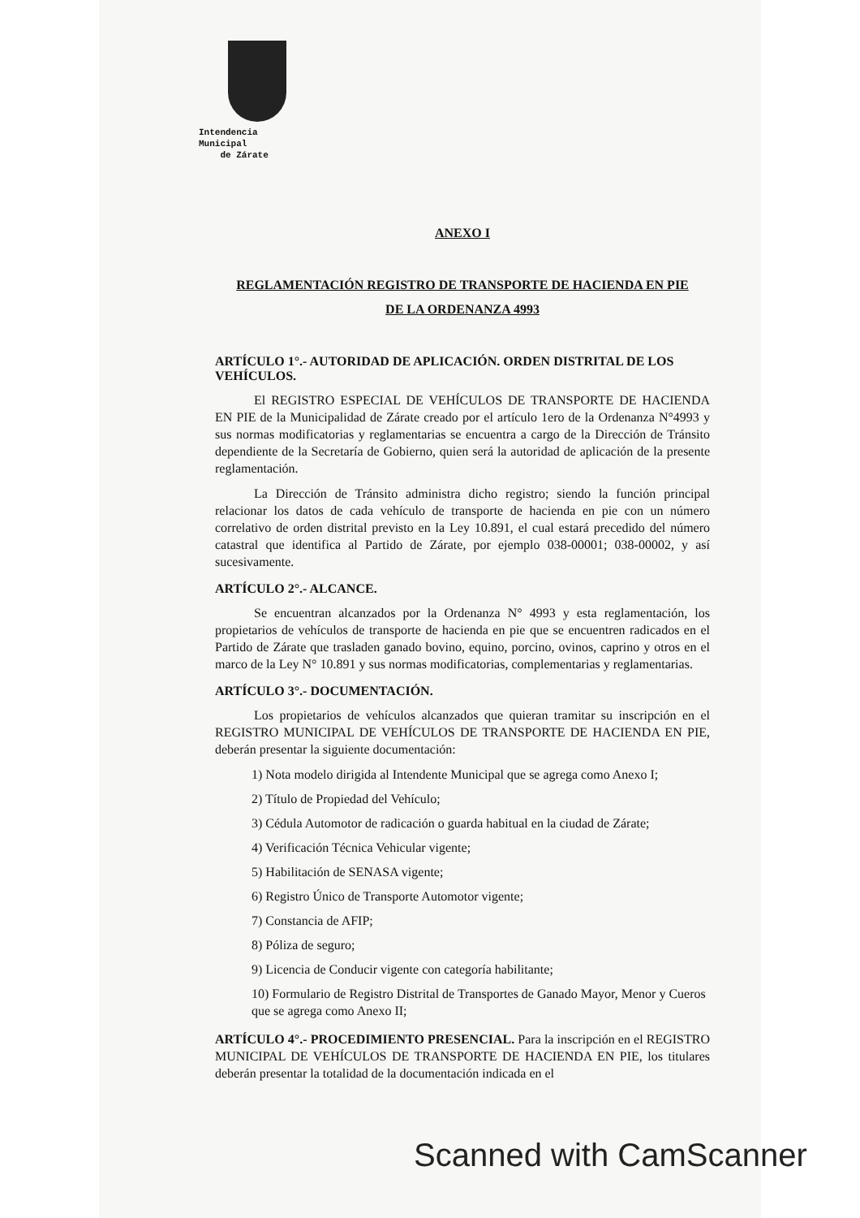Intendencia Municipal
de Zárate
ANEXO I
REGLAMENTACIÓN REGISTRO DE TRANSPORTE DE HACIENDA EN PIE
DE LA ORDENANZA 4993
ARTÍCULO 1°.- AUTORIDAD DE APLICACIÓN. ORDEN DISTRITAL DE LOS VEHÍCULOS.
El REGISTRO ESPECIAL DE VEHÍCULOS DE TRANSPORTE DE HACIENDA EN PIE de la Municipalidad de Zárate creado por el artículo 1ero de la Ordenanza N°4993 y sus normas modificatorias y reglamentarias se encuentra a cargo de la Dirección de Tránsito dependiente de la Secretaría de Gobierno, quien será la autoridad de aplicación de la presente reglamentación.
La Dirección de Tránsito administra dicho registro; siendo la función principal relacionar los datos de cada vehículo de transporte de hacienda en pie con un número correlativo de orden distrital previsto en la Ley 10.891, el cual estará precedido del número catastral que identifica al Partido de Zárate, por ejemplo 038-00001; 038-00002, y así sucesivamente.
ARTÍCULO 2°.- ALCANCE.
Se encuentran alcanzados por la Ordenanza N° 4993 y esta reglamentación, los propietarios de vehículos de transporte de hacienda en pie que se encuentren radicados en el Partido de Zárate que trasladen ganado bovino, equino, porcino, ovinos, caprino y otros en el marco de la Ley N° 10.891 y sus normas modificatorias, complementarias y reglamentarias.
ARTÍCULO 3°.- DOCUMENTACIÓN.
Los propietarios de vehículos alcanzados que quieran tramitar su inscripción en el REGISTRO MUNICIPAL DE VEHÍCULOS DE TRANSPORTE DE HACIENDA EN PIE, deberán presentar la siguiente documentación:
1) Nota modelo dirigida al Intendente Municipal que se agrega como Anexo I;
2) Título de Propiedad del Vehículo;
3) Cédula Automotor de radicación o guarda habitual en la ciudad de Zárate;
4) Verificación Técnica Vehicular vigente;
5) Habilitación de SENASA vigente;
6) Registro Único de Transporte Automotor vigente;
7) Constancia de AFIP;
8) Póliza de seguro;
9) Licencia de Conducir vigente con categoría habilitante;
10) Formulario de Registro Distrital de Transportes de Ganado Mayor, Menor y Cueros que se agrega como Anexo II;
ARTÍCULO 4°.- PROCEDIMIENTO PRESENCIAL. Para la inscripción en el REGISTRO MUNICIPAL DE VEHÍCULOS DE TRANSPORTE DE HACIENDA EN PIE, los titulares deberán presentar la totalidad de la documentación indicada en el
Scanned with CamScanner